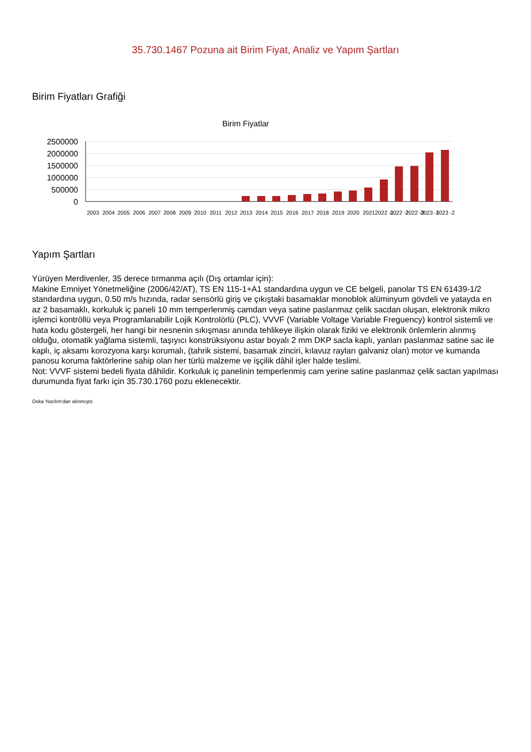35.730.1467 Pozuna ait Birim Fiyat, Analiz ve Yapım Şartları
Birim Fiyatları Grafiği
Birim Fiyatlar
2500000
2000000
1500000
1000000
500000
0
2003
2004
2005
2006
2007
2008
2009
2010
2011
2012
2013
2014
2015
2016
2017
2018
2019
2020
2021
2022 -1
2022 -2
2022 -3
2023 -1
2023 -2
Yapım Şartları
Yürüyen Merdivenler, 35 derece tırmanma açılı (Dış ortamlar için):
Makine Emniyet Yönetmeliğine (2006/42/AT), TS EN 115-1+A1 standardına uygun ve CE belgeli, panolar TS EN 61439-1/2 standardına uygun, 0.50 m/s hızında, radar sensörlü giriş ve çıkıştaki basamaklar monoblok alüminyum gövdeli ve yatayda en az 2 basamaklı, korkuluk iç paneli 10 mm temperlenmiş camdan veya satine paslanmaz çelik sacdan oluşan, elektronik mikro işlemci kontröllü veya Programlanabilir Lojik Kontrolörlü (PLC), VVVF (Variable Voltage Variable Freguency) kontrol sistemli ve hata kodu göstergeli, her hangi bir nesnenin sıkışması anında tehlikeye ilişkin olarak fiziki ve elektronik önlemlerin alınmış olduğu, otomatik yağlama sistemli, taşıyıcı konstrüksiyonu astar boyalı 2 mm DKP sacla kaplı, yanları paslanmaz satine sac ile kaplı, iç aksamı korozyona karşı korumalı, (tahrik sistemi, basamak zinciri, kılavuz rayları galvaniz olan) motor ve kumanda panosu koruma faktörlerine sahip olan her türlü malzeme ve işçilik dâhil işler halde teslimi.
Not: VVVF sistemi bedeli fiyata dâhildir. Korkuluk iç panelinin temperlenmiş cam yerine satine paslanmaz çelik sactan yapılması durumunda fiyat farkı için 35.730.1760 pozu eklenecektir.
Oska Yazılım'dan alınmıştır.